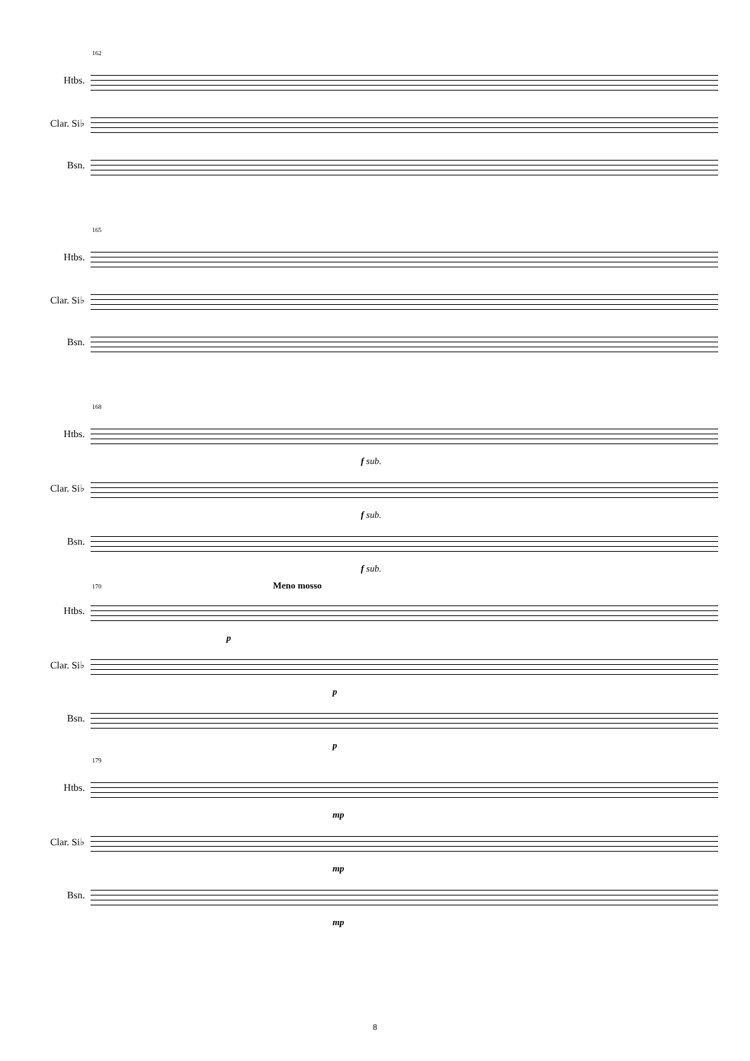162
Htbs.
Clar. Si♭
Bsn.
165
Htbs.
Clar. Si♭
Bsn.
168
Htbs.
f sub.
Clar. Si♭
f sub.
Bsn.
f sub.
170 Meno mosso
Htbs.
p
Clar. Si♭
p
Bsn.
p
179
Htbs.
mp
Clar. Si♭
mp
Bsn.
mp
8